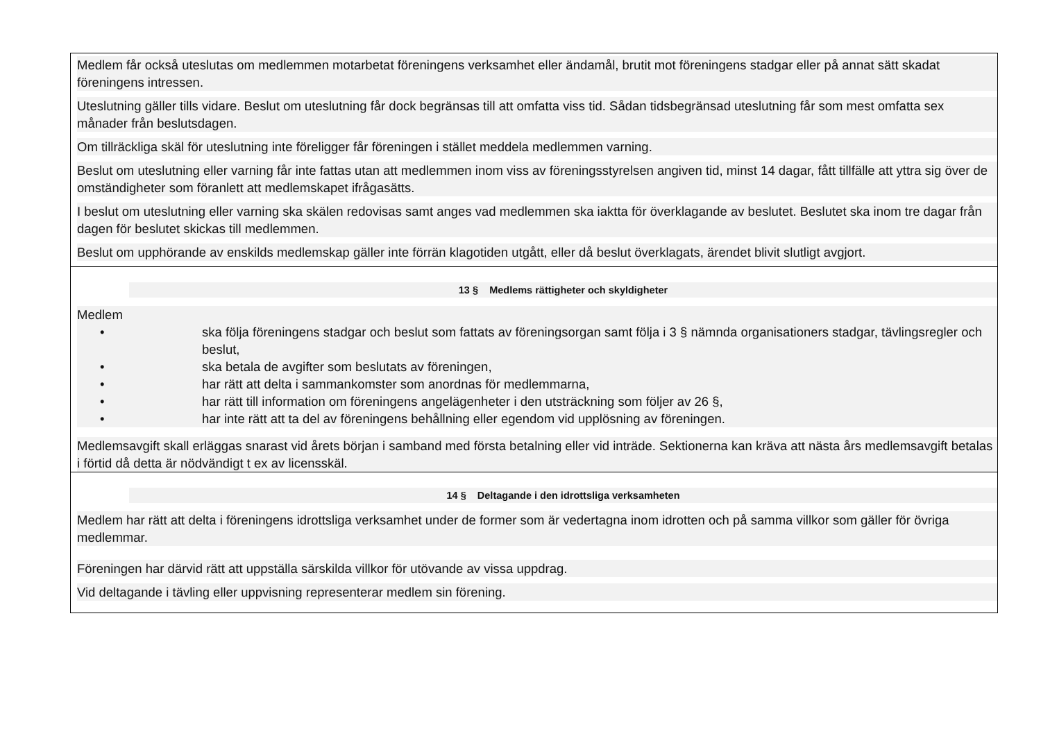Medlem får också uteslutas om medlemmen motarbetat föreningens verksamhet eller ändamål, brutit mot föreningens stadgar eller på annat sätt skadat föreningens intressen.
Uteslutning gäller tills vidare. Beslut om uteslutning får dock begränsas till att omfatta viss tid. Sådan tidsbegränsad uteslutning får som mest omfatta sex månader från beslutsdagen.
Om tillräckliga skäl för uteslutning inte föreligger får föreningen i stället meddela medlemmen varning.
Beslut om uteslutning eller varning får inte fattas utan att medlemmen inom viss av föreningsstyrelsen angiven tid, minst 14 dagar, fått tillfälle att yttra sig över de omständigheter som föranlett att medlemskapet ifrågasätts.
I beslut om uteslutning eller varning ska skälen redovisas samt anges vad medlemmen ska iaktta för överklagande av beslutet. Beslutet ska inom tre dagar från dagen för beslutet skickas till medlemmen.
Beslut om upphörande av enskilds medlemskap gäller inte förrän klagotiden utgått, eller då beslut överklagats, ärendet blivit slutligt avgjort.
13 § Medlems rättigheter och skyldigheter
Medlem
• ska följa föreningens stadgar och beslut som fattats av föreningsorgan samt följa i 3 § nämnda organisationers stadgar, tävlingsregler och beslut,
• ska betala de avgifter som beslutats av föreningen,
• har rätt att delta i sammankomster som anordnas för medlemmarna,
• har rätt till information om föreningens angelägenheter i den utsträckning som följer av 26 §,
• har inte rätt att ta del av föreningens behållning eller egendom vid upplösning av föreningen.
Medlemsavgift skall erläggas snarast vid årets början i samband med första betalning eller vid inträde. Sektionerna kan kräva att nästa års medlemsavgift betalas i förtid då detta är nödvändigt t ex av licensskäl.
14 § Deltagande i den idrottsliga verksamheten
Medlem har rätt att delta i föreningens idrottsliga verksamhet under de former som är vedertagna inom idrotten och på samma villkor som gäller för övriga medlemmar.
Föreningen har därvid rätt att uppställa särskilda villkor för utövande av vissa uppdrag.
Vid deltagande i tävling eller uppvisning representerar medlem sin förening.